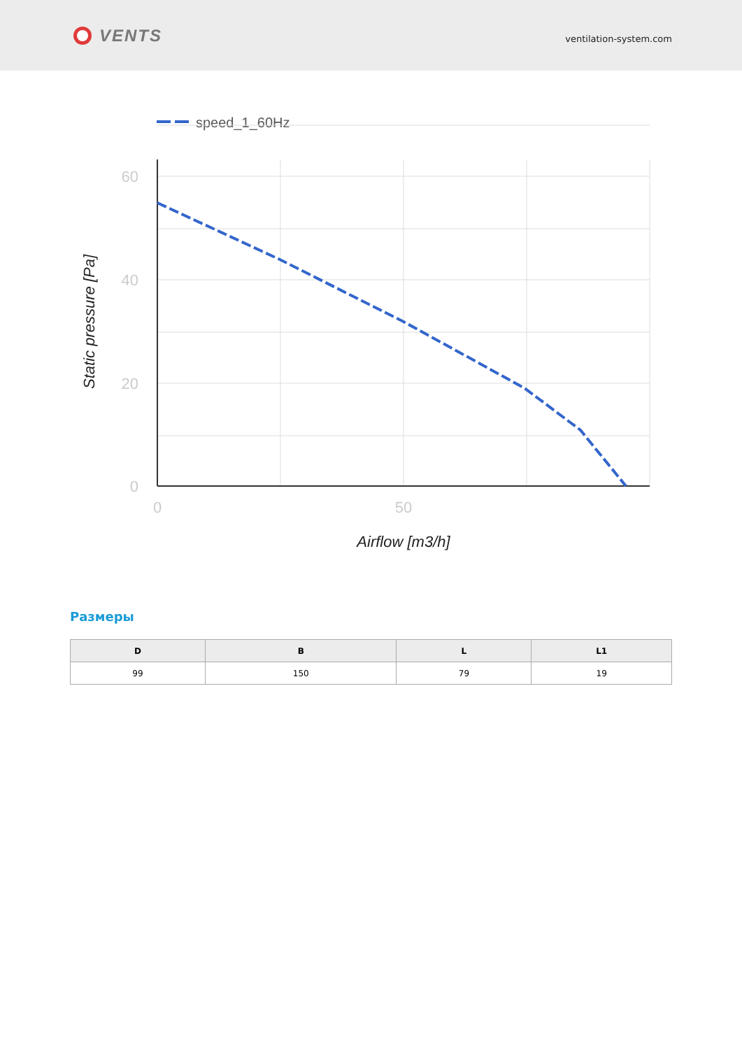VENTS
ventilation-system.com
speed_1_60Hz
60
40
20
0
0
50
Airflow [m3/h]
Static pressure [Pa]
Размеры
| D | B | L | L1 |
| --- | --- | --- | --- |
| 99 | 150 | 79 | 19 |